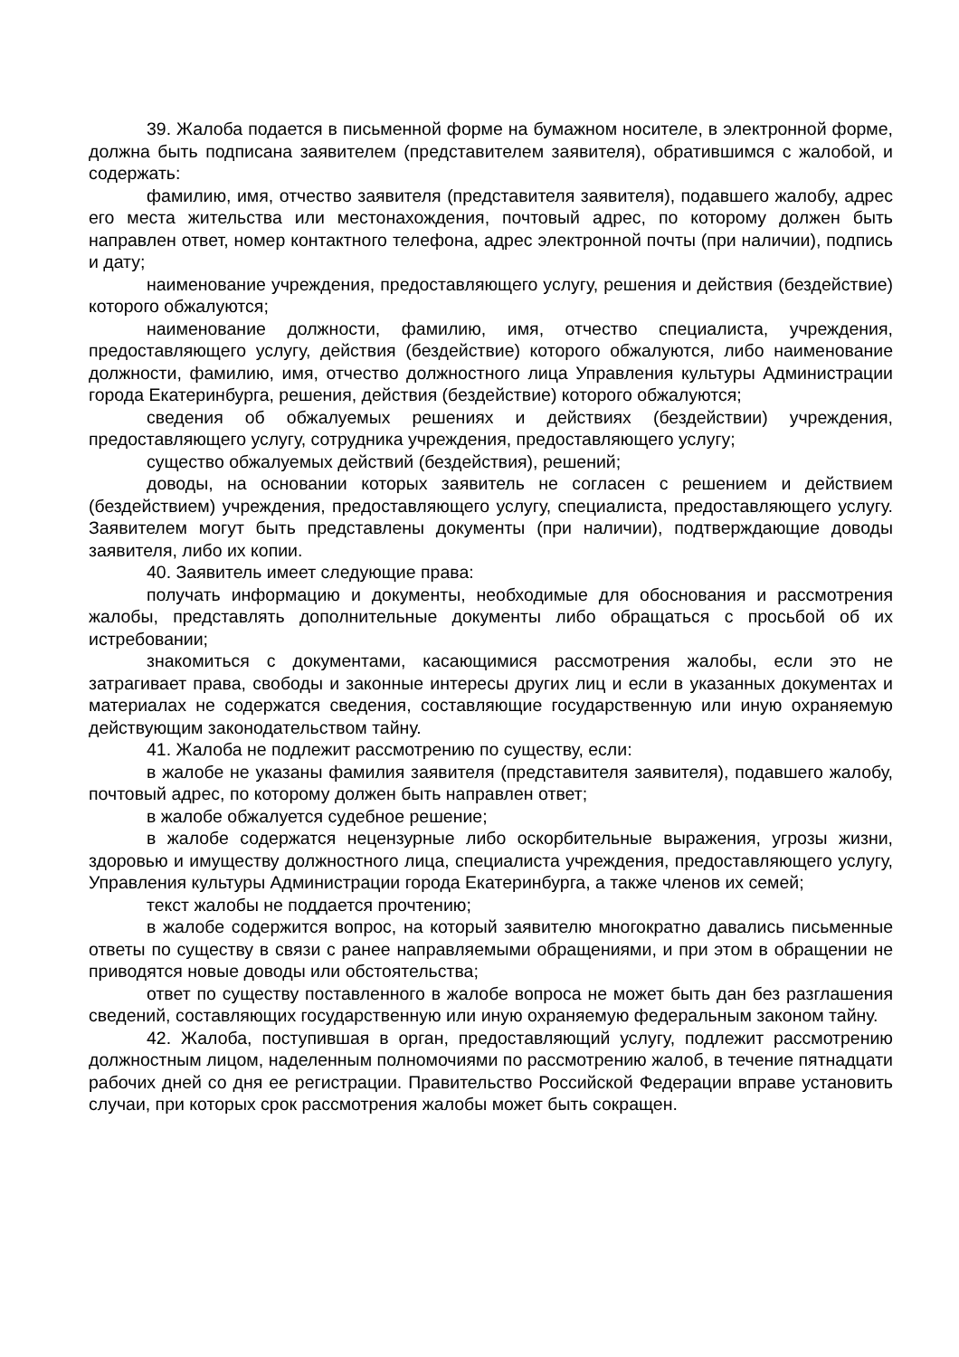39. Жалоба подается в письменной форме на бумажном носителе, в электронной форме, должна быть подписана заявителем (представителем заявителя), обратившимся с жалобой, и содержать:
фамилию, имя, отчество заявителя (представителя заявителя), подавшего жалобу, адрес его места жительства или местонахождения, почтовый адрес, по которому должен быть направлен ответ, номер контактного телефона, адрес электронной почты (при наличии), подпись и дату;
наименование учреждения, предоставляющего услугу, решения и действия (бездействие) которого обжалуются;
наименование должности, фамилию, имя, отчество специалиста, учреждения, предоставляющего услугу, действия (бездействие) которого обжалуются, либо наименование должности, фамилию, имя, отчество должностного лица Управления культуры Администрации города Екатеринбурга, решения, действия (бездействие) которого обжалуются;
сведения об обжалуемых решениях и действиях (бездействии) учреждения, предоставляющего услугу, сотрудника учреждения, предоставляющего услугу;
существо обжалуемых действий (бездействия), решений;
доводы, на основании которых заявитель не согласен с решением и действием (бездействием) учреждения, предоставляющего услугу, специалиста, предоставляющего услугу. Заявителем могут быть представлены документы (при наличии), подтверждающие доводы заявителя, либо их копии.
40. Заявитель имеет следующие права:
получать информацию и документы, необходимые для обоснования и рассмотрения жалобы, представлять дополнительные документы либо обращаться с просьбой об их истребовании;
знакомиться с документами, касающимися рассмотрения жалобы, если это не затрагивает права, свободы и законные интересы других лиц и если в указанных документах и материалах не содержатся сведения, составляющие государственную или иную охраняемую действующим законодательством тайну.
41. Жалоба не подлежит рассмотрению по существу, если:
в жалобе не указаны фамилия заявителя (представителя заявителя), подавшего жалобу, почтовый адрес, по которому должен быть направлен ответ;
в жалобе обжалуется судебное решение;
в жалобе содержатся нецензурные либо оскорбительные выражения, угрозы жизни, здоровью и имуществу должностного лица, специалиста учреждения, предоставляющего услугу, Управления культуры Администрации города Екатеринбурга, а также членов их семей;
текст жалобы не поддается прочтению;
в жалобе содержится вопрос, на который заявителю многократно давались письменные ответы по существу в связи с ранее направляемыми обращениями, и при этом в обращении не приводятся новые доводы или обстоятельства;
ответ по существу поставленного в жалобе вопроса не может быть дан без разглашения сведений, составляющих государственную или иную охраняемую федеральным законом тайну.
42. Жалоба, поступившая в орган, предоставляющий услугу, подлежит рассмотрению должностным лицом, наделенным полномочиями по рассмотрению жалоб, в течение пятнадцати рабочих дней со дня ее регистрации. Правительство Российской Федерации вправе установить случаи, при которых срок рассмотрения жалобы может быть сокращен.